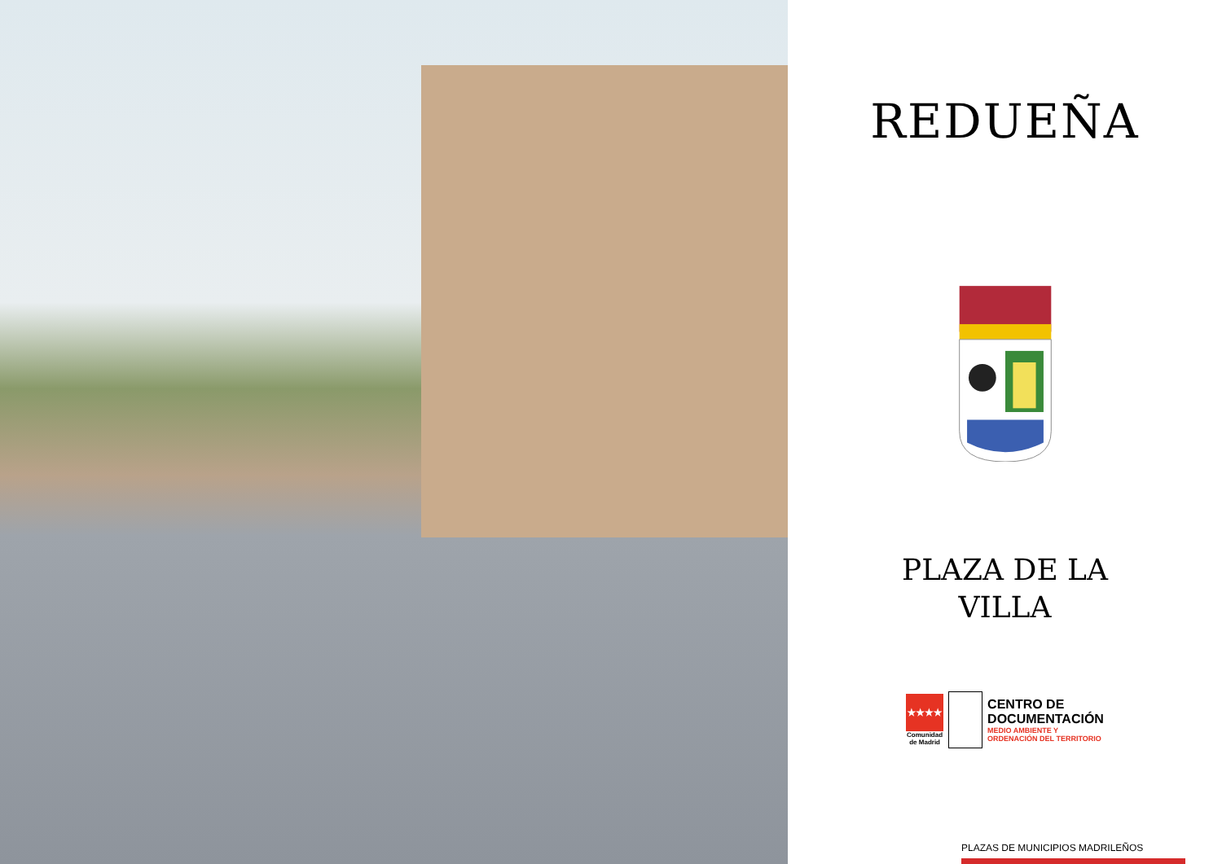REDUEÑA
PLAZA DE LA
VILLA
★★★★
Comunidad de Madrid
CENTRO DE
DOCUMENTACIÓN
MEDIO AMBIENTE Y
ORDENACIÓN DEL TERRITORIO
PLAZAS DE MUNICIPIOS MADRILEÑOS